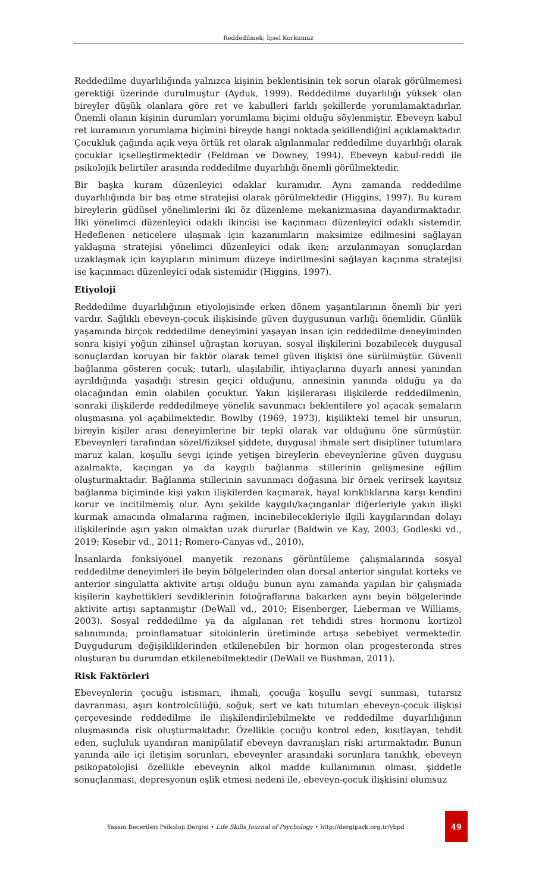Reddedilmek; İçsel Korkumuz
Reddedilme duyarlılığında yalnızca kişinin beklentisinin tek sorun olarak görülmemesi gerektiği üzerinde durulmuştur (Ayduk, 1999). Reddedilme duyarlılığı yüksek olan bireyler düşük olanlara göre ret ve kabulleri farklı şekillerde yorumlamaktadırlar. Önemli olanın kişinin durumları yorumlama biçimi olduğu söylenmiştir. Ebeveyn kabul ret kuramının yorumlama biçimini bireyde hangi noktada şekillendiğini açıklamaktadır. Çocukluk çağında açık veya örtük ret olarak algılanmalar reddedilme duyarlılığı olarak çocuklar içselleştirmektedir (Feldman ve Downey, 1994). Ebeveyn kabul-reddi ile psikolojik belirtiler arasında reddedilme duyarlılığı önemli görülmektedir.
Bir başka kuram düzenleyici odaklar kuramıdır. Aynı zamanda reddedilme duyarlılığında bir baş etme stratejisi olarak görülmektedir (Higgins, 1997). Bu kuram bireylerin güdüsel yönelimlerini iki öz düzenleme mekanizmasına dayandırmaktadır. İlki yönelimci düzenleyici odaklı ikincisi ise kaçınmacı düzenleyici odaklı sistemdir. Hedeflenen neticelere ulaşmak için kazanımların maksimize edilmesini sağlayan yaklaşma stratejisi yönelimci düzenleyici odak iken; arzulanmayan sonuçlardan uzaklaşmak için kayıpların minimum düzeye indirilmesini sağlayan kaçınma stratejisi ise kaçınmacı düzenleyici odak sistemidir (Higgins, 1997).
Etiyoloji
Reddedilme duyarlılığının etiyolojisinde erken dönem yaşantılarının önemli bir yeri vardır. Sağlıklı ebeveyn-çocuk ilişkisinde güven duygusunun varlığı önemlidir. Günlük yaşamında birçok reddedilme deneyimini yaşayan insan için reddedilme deneyiminden sonra kişiyi yoğun zihinsel uğraştan koruyan, sosyal ilişkilerini bozabilecek duygusal sonuçlardan koruyan bir faktör olarak temel güven ilişkisi öne sürülmüştür. Güvenli bağlanma gösteren çocuk; tutarlı, ulaşılabilir, ihtiyaçlarına duyarlı annesi yanından ayrıldığında yaşadığı stresin geçici olduğunu, annesinin yanında olduğu ya da olacağından emin olabilen çocuktur. Yakın kişilerarası ilişkilerde reddedilmenin, sonraki ilişkilerde reddedilmeye yönelik savunmacı beklentilere yol açacak şemaların oluşmasına yol açabilmektedir. Bowlby (1969, 1973), kişilikteki temel bir unsurun, bireyin kişiler arası deneyimlerine bir tepki olarak var olduğunu öne sürmüştür. Ebeveynleri tarafından sözel/fiziksel şiddete, duygusal ihmale sert disipliner tutumlara maruz kalan, koşullu sevgi içinde yetişen bireylerin ebeveynlerine güven duygusu azalmakta, kaçıngan ya da kaygılı bağlanma stillerinin gelişmesine eğilim oluşturmaktadır. Bağlanma stillerinin savunmacı doğasına bir örnek verirsek kayıtsız bağlanma biçiminde kişi yakın ilişkilerden kaçınarak, hayal kırıklıklarına karşı kendini korur ve incitilmemiş olur. Aynı şekilde kaygılı/kaçınganlar diğerleriyle yakın ilişki kurmak amacında olmalarına rağmen, incinebilecekleriyle ilgili kaygılarından dolayı ilişkilerinde aşırı yakın olmaktan uzak dururlar (Baldwin ve Kay, 2003; Godleski vd., 2019; Kesebir vd., 2011; Romero-Canyas vd., 2010).
İnsanlarda fonksiyonel manyetik rezonans görüntüleme çalışmalarında sosyal reddedilme deneyimleri ile beyin bölgelerinden olan dorsal anterior singulat korteks ve anterior singulatta aktivite artışı olduğu bunun aynı zamanda yapılan bir çalışmada kişilerin kaybettikleri sevdiklerinin fotoğraflarına bakarken aynı beyin bölgelerinde aktivite artışı saptanmıştır (DeWall vd., 2010; Eisenberger, Lieberman ve Williams, 2003). Sosyal reddedilme ya da algılanan ret tehdidi stres hormonu kortizol salınımında; proinflamatuar sitokinlerin üretiminde artışa sebebiyet vermektedir. Duygudurum değişikliklerinden etkilenebilen bir hormon olan progesteronda stres oluşturan bu durumdan etkilenebilmektedir (DeWall ve Bushman, 2011).
Risk Faktörleri
Ebeveynlerin çocuğu istismarı, ihmali, çocuğa koşullu sevgi sunması, tutarsız davranması, aşırı kontrolcülüğü, soğuk, sert ve katı tutumları ebeveyn-çocuk ilişkisi çerçevesinde reddedilme ile ilişkilendirilebilmekte ve reddedilme duyarlılığının oluşmasında risk oluşturmaktadır. Özellikle çocuğu kontrol eden, kısıtlayan, tehdit eden, suçluluk uyandıran manipülatif ebeveyn davranışları riski artırmaktadır. Bunun yanında aile içi iletişim sorunları, ebeveynler arasındaki sorunlara tanıklık, ebeveyn psikopatolojisi özellikle ebeveynin alkol madde kullanımının olması, şiddetle sonuçlanması, depresyonun eşlik etmesi nedeni ile, ebeveyn-çocuk ilişkisini olumsuz
Yaşam Becerileri Psikoloji Dergisi • Life Skills Journal of Psychology • http://dergipark.org.tr/ybpd
49